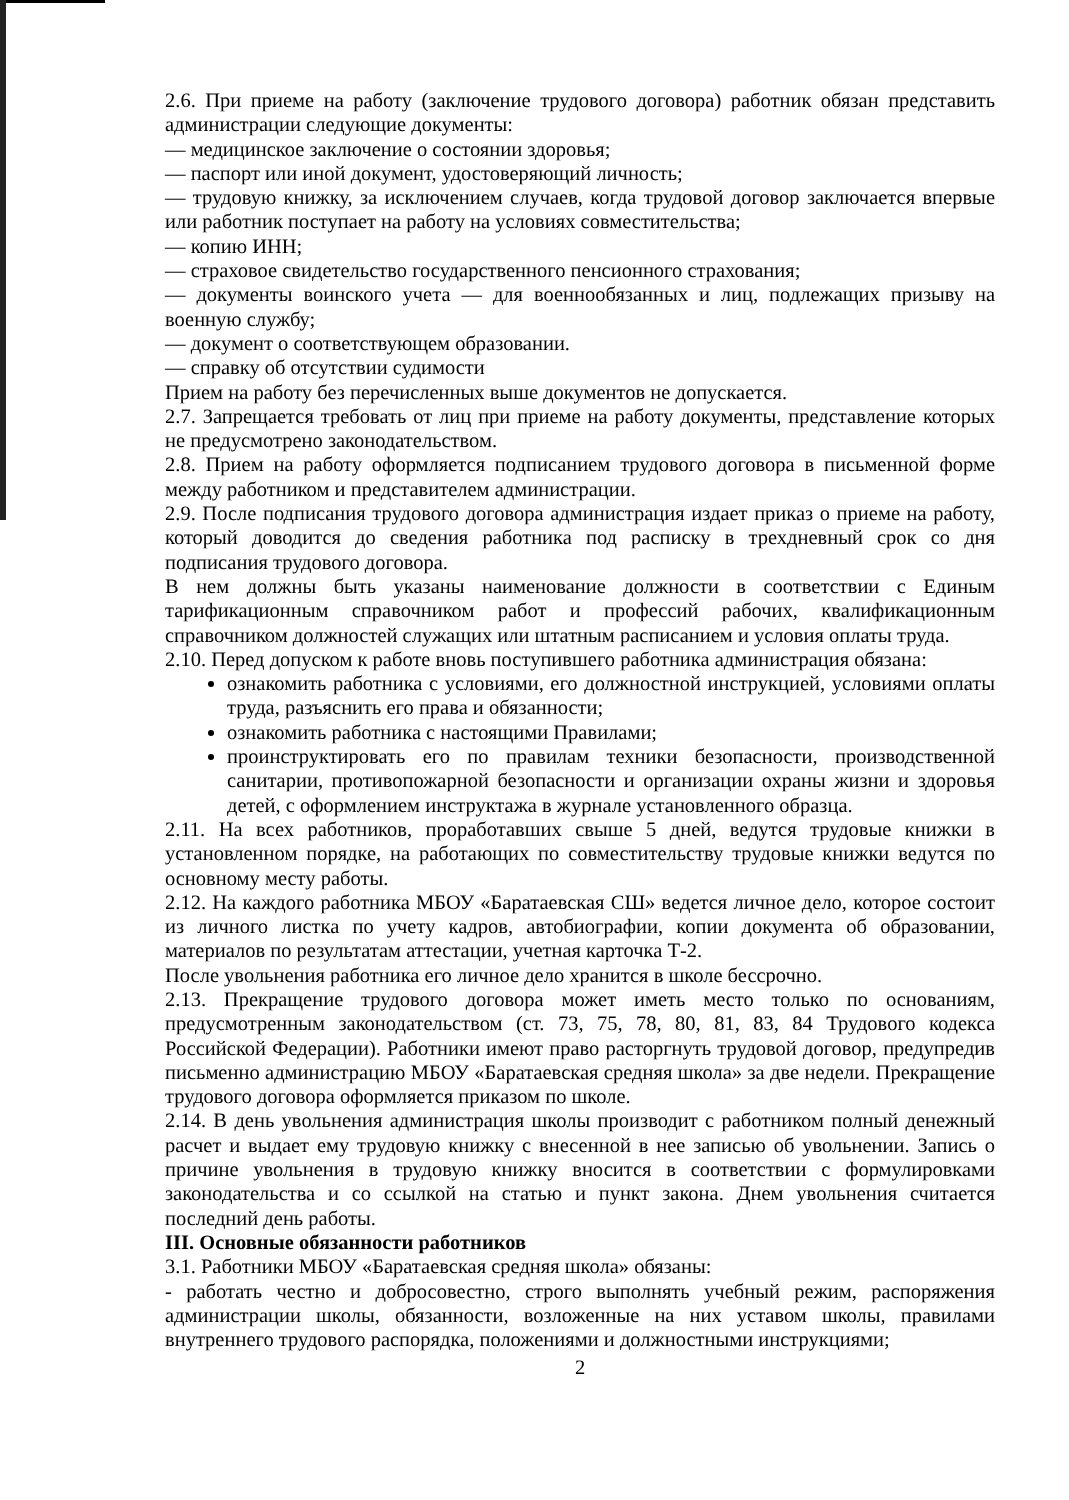2.6. При приеме на работу (заключение трудового договора) работник обязан представить администрации следующие документы:
— медицинское заключение о состоянии здоровья;
— паспорт или иной документ, удостоверяющий личность;
— трудовую книжку, за исключением случаев, когда трудовой договор заключается впервые или работник поступает на работу на условиях совместительства;
— копию ИНН;
— страховое свидетельство государственного пенсионного страхования;
— документы воинского учета — для военнообязанных и лиц, подлежащих призыву на военную службу;
— документ о соответствующем образовании.
— справку об отсутствии судимости
Прием на работу без перечисленных выше документов не допускается.
2.7. Запрещается требовать от лиц при приеме на работу документы, представление которых не предусмотрено законодательством.
2.8. Прием на работу оформляется подписанием трудового договора в письменной форме между работником и представителем администрации.
2.9. После подписания трудового договора администрация издает приказ о приеме на работу, который доводится до сведения работника под расписку в трехдневный срок со дня подписания трудового договора.
В нем должны быть указаны наименование должности в соответствии с Единым тарификационным справочником работ и профессий рабочих, квалификационным справочником должностей служащих или штатным расписанием и условия оплаты труда.
2.10. Перед допуском к работе вновь поступившего работника администрация обязана:
ознакомить работника с условиями, его должностной инструкцией, условиями оплаты труда, разъяснить его права и обязанности;
ознакомить работника с настоящими Правилами;
проинструктировать его по правилам техники безопасности, производственной санитарии, противопожарной безопасности и организации охраны жизни и здоровья детей, с оформлением инструктажа в журнале установленного образца.
2.11. На всех работников, проработавших свыше 5 дней, ведутся трудовые книжки в установленном порядке, на работающих по совместительству трудовые книжки ведутся по основному месту работы.
2.12. На каждого работника МБОУ «Баратаевская СШ» ведется личное дело, которое состоит из личного листка по учету кадров, автобиографии, копии документа об образовании, материалов по результатам аттестации, учетная карточка Т-2.
После увольнения работника его личное дело хранится в школе бессрочно.
2.13. Прекращение трудового договора может иметь место только по основаниям, предусмотренным законодательством (ст. 73, 75, 78, 80, 81, 83, 84 Трудового кодекса Российской Федерации). Работники имеют право расторгнуть трудовой договор, предупредив письменно администрацию МБОУ «Баратаевская средняя школа» за две недели. Прекращение трудового договора оформляется приказом по школе.
2.14. В день увольнения администрация школы производит с работником полный денежный расчет и выдает ему трудовую книжку с внесенной в нее записью об увольнении. Запись о причине увольнения в трудовую книжку вносится в соответствии с формулировками законодательства и со ссылкой на статью и пункт закона. Днем увольнения считается последний день работы.
III. Основные обязанности работников
3.1. Работники МБОУ «Баратаевская средняя школа» обязаны:
- работать честно и добросовестно, строго выполнять учебный режим, распоряжения администрации школы, обязанности, возложенные на них уставом школы, правилами внутреннего трудового распорядка, положениями и должностными инструкциями;
2